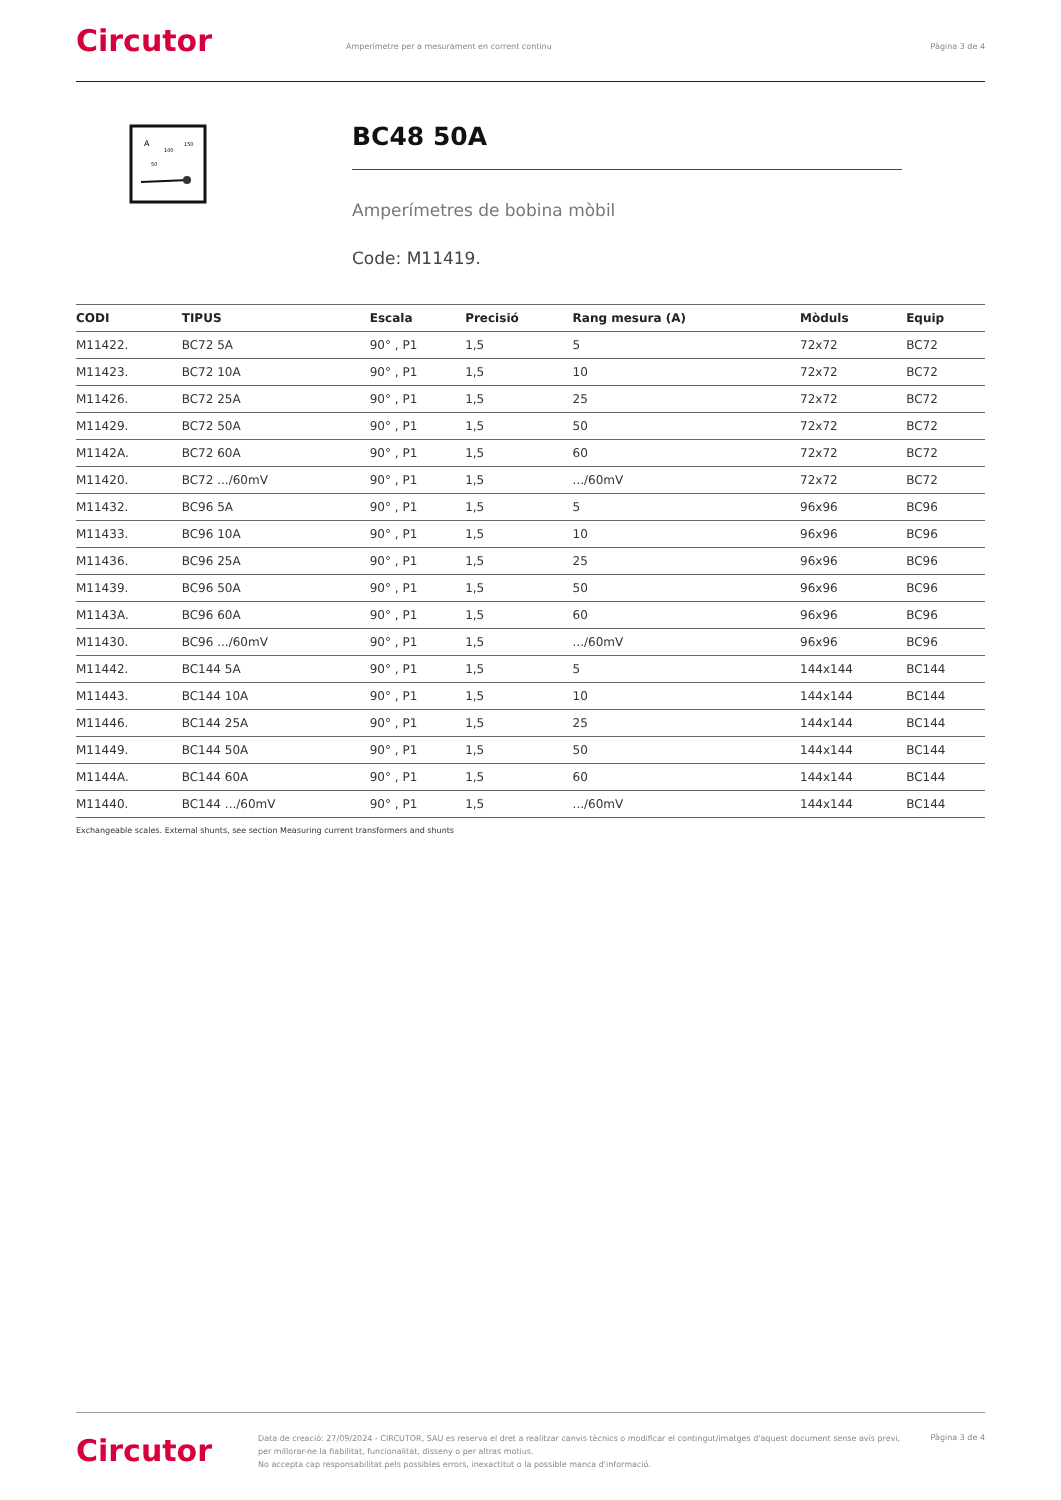Circutor
Amperímetre per a mesurament en corrent continu
Pàgina 3 de 4
A
100
150
50
BC48 50A
Amperímetres de bobina mòbil
Code: M11419.
| CODI | TIPUS | Escala | Precisió | Rang mesura (A) | Mòduls | Equip |
| --- | --- | --- | --- | --- | --- | --- |
| M11422. | BC72 5A | 90° , P1 | 1,5 | 5 | 72x72 | BC72 |
| M11423. | BC72 10A | 90° , P1 | 1,5 | 10 | 72x72 | BC72 |
| M11426. | BC72 25A | 90° , P1 | 1,5 | 25 | 72x72 | BC72 |
| M11429. | BC72 50A | 90° , P1 | 1,5 | 50 | 72x72 | BC72 |
| M1142A. | BC72 60A | 90° , P1 | 1,5 | 60 | 72x72 | BC72 |
| M11420. | BC72 .../60mV | 90° , P1 | 1,5 | .../60mV | 72x72 | BC72 |
| M11432. | BC96 5A | 90° , P1 | 1,5 | 5 | 96x96 | BC96 |
| M11433. | BC96 10A | 90° , P1 | 1,5 | 10 | 96x96 | BC96 |
| M11436. | BC96 25A | 90° , P1 | 1,5 | 25 | 96x96 | BC96 |
| M11439. | BC96 50A | 90° , P1 | 1,5 | 50 | 96x96 | BC96 |
| M1143A. | BC96 60A | 90° , P1 | 1,5 | 60 | 96x96 | BC96 |
| M11430. | BC96 .../60mV | 90° , P1 | 1,5 | .../60mV | 96x96 | BC96 |
| M11442. | BC144 5A | 90° , P1 | 1,5 | 5 | 144x144 | BC144 |
| M11443. | BC144 10A | 90° , P1 | 1,5 | 10 | 144x144 | BC144 |
| M11446. | BC144 25A | 90° , P1 | 1,5 | 25 | 144x144 | BC144 |
| M11449. | BC144 50A | 90° , P1 | 1,5 | 50 | 144x144 | BC144 |
| M1144A. | BC144 60A | 90° , P1 | 1,5 | 60 | 144x144 | BC144 |
| M11440. | BC144 .../60mV | 90° , P1 | 1,5 | .../60mV | 144x144 | BC144 |
Exchangeable scales. External shunts, see section Measuring current transformers and shunts
Circutor
Data de creació: 27/09/2024 - CIRCUTOR, SAU es reserva el dret a realitzar canvis tècnics o modificar el contingut/imatges d'aquest document sense avís previ, per millorar-ne la fiabilitat, funcionalitat, disseny o per altras motius.
No accepta cap responsabilitat pels possibles errors, inexactitut o la possible manca d'informació.
Pàgina 3 de 4